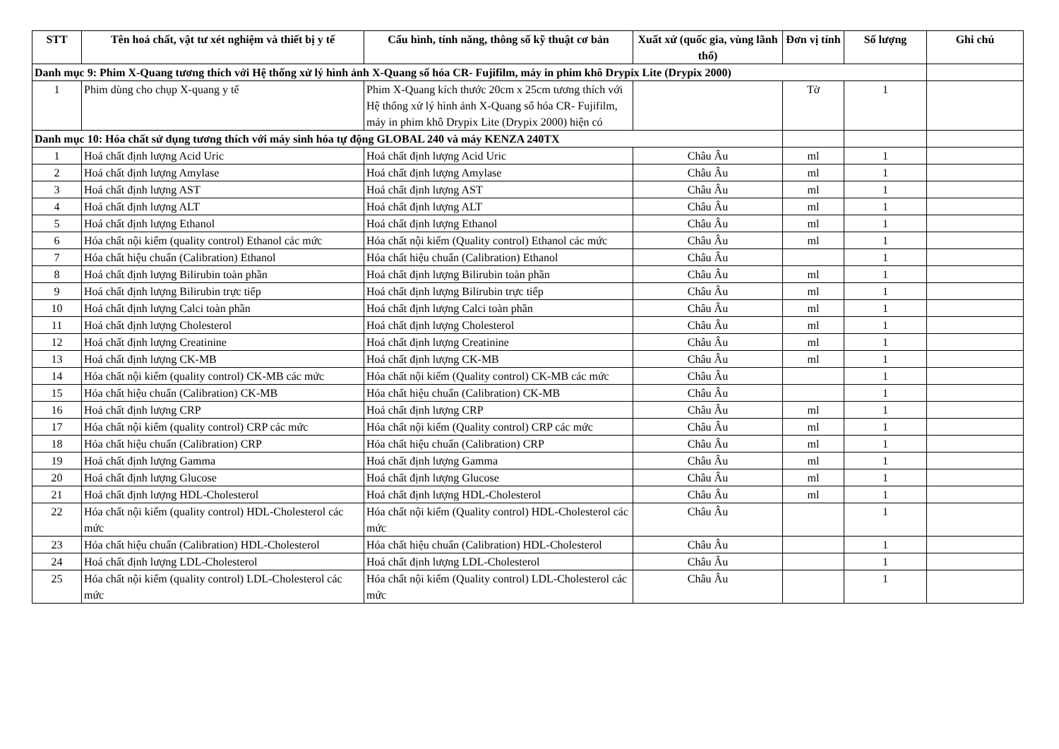| STT | Tên hoá chất, vật tư xét nghiệm và thiết bị y tế | Cấu hình, tính năng, thông số kỹ thuật cơ bản | Xuất xứ (quốc gia, vùng lãnh thổ) | Đơn vị tính | Số lượng | Ghi chú |
| --- | --- | --- | --- | --- | --- | --- |
| Danh mục 9: Phim X-Quang tương thích với Hệ thống xử lý hình ảnh X-Quang số hóa CR- Fujifilm, máy in phim khô Drypix Lite (Drypix 2000) | | | | | | |
| 1 | Phim dùng cho chụp X-quang y tế | Phim X-Quang kích thước 20cm x 25cm tương thích với Hệ thống xử lý hình ảnh X-Quang số hóa CR- Fujifilm, máy in phim khô Drypix Lite (Drypix 2000) hiện có | | Tờ | 1 | |
| Danh mục 10: Hóa chất sử dụng tương thích với máy sinh hóa tự động GLOBAL 240 và máy KENZA 240TX | | | | | | |
| 1 | Hoá chất định lượng Acid Uric | Hoá chất định lượng Acid Uric | Châu Âu | ml | 1 | |
| 2 | Hoá chất định lượng Amylase | Hoá chất định lượng Amylase | Châu Âu | ml | 1 | |
| 3 | Hoá chất định lượng AST | Hoá chất định lượng AST | Châu Âu | ml | 1 | |
| 4 | Hoá chất định lượng ALT | Hoá chất định lượng ALT | Châu Âu | ml | 1 | |
| 5 | Hoá chất định lượng Ethanol | Hoá chất định lượng Ethanol | Châu Âu | ml | 1 | |
| 6 | Hóa chất nội kiểm (quality control) Ethanol các mức | Hóa chất nội kiểm (Quality control) Ethanol các mức | Châu Âu | ml | 1 | |
| 7 | Hóa chất hiệu chuẩn (Calibration) Ethanol | Hóa chất hiệu chuẩn (Calibration) Ethanol | Châu Âu | | 1 | |
| 8 | Hoá chất định lượng Bilirubin toàn phần | Hoá chất định lượng Bilirubin toàn phần | Châu Âu | ml | 1 | |
| 9 | Hoá chất định lượng Bilirubin trực tiếp | Hoá chất định lượng Bilirubin trực tiếp | Châu Âu | ml | 1 | |
| 10 | Hoá chất định lượng Calci toàn phần | Hoá chất định lượng Calci toàn phần | Châu Âu | ml | 1 | |
| 11 | Hoá chất định lượng Cholesterol | Hoá chất định lượng Cholesterol | Châu Âu | ml | 1 | |
| 12 | Hoá chất định lượng Creatinine | Hoá chất định lượng Creatinine | Châu Âu | ml | 1 | |
| 13 | Hoá chất định lượng CK-MB | Hoá chất định lượng CK-MB | Châu Âu | ml | 1 | |
| 14 | Hóa chất nội kiểm (quality control) CK-MB các mức | Hóa chất nội kiểm (Quality control) CK-MB các mức | Châu Âu | | 1 | |
| 15 | Hóa chất hiệu chuẩn (Calibration) CK-MB | Hóa chất hiệu chuẩn (Calibration) CK-MB | Châu Âu | | 1 | |
| 16 | Hoá chất định lượng CRP | Hoá chất định lượng CRP | Châu Âu | ml | 1 | |
| 17 | Hóa chất nội kiểm (quality control) CRP các mức | Hóa chất nội kiểm (Quality control) CRP các mức | Châu Âu | ml | 1 | |
| 18 | Hóa chất hiệu chuẩn (Calibration) CRP | Hóa chất hiệu chuẩn (Calibration) CRP | Châu Âu | ml | 1 | |
| 19 | Hoá chất định lượng Gamma | Hoá chất định lượng Gamma | Châu Âu | ml | 1 | |
| 20 | Hoá chất định lượng Glucose | Hoá chất định lượng Glucose | Châu Âu | ml | 1 | |
| 21 | Hoá chất định lượng HDL-Cholesterol | Hoá chất định lượng HDL-Cholesterol | Châu Âu | ml | 1 | |
| 22 | Hóa chất nội kiểm (quality control) HDL-Cholesterol các mức | Hóa chất nội kiểm (Quality control) HDL-Cholesterol các mức | Châu Âu | | 1 | |
| 23 | Hóa chất hiệu chuẩn (Calibration) HDL-Cholesterol | Hóa chất hiệu chuẩn (Calibration) HDL-Cholesterol | Châu Âu | | 1 | |
| 24 | Hoá chất định lượng LDL-Cholesterol | Hoá chất định lượng LDL-Cholesterol | Châu Âu | | 1 | |
| 25 | Hóa chất nội kiểm (quality control) LDL-Cholesterol các mức | Hóa chất nội kiểm (Quality control) LDL-Cholesterol các mức | Châu Âu | | 1 | |